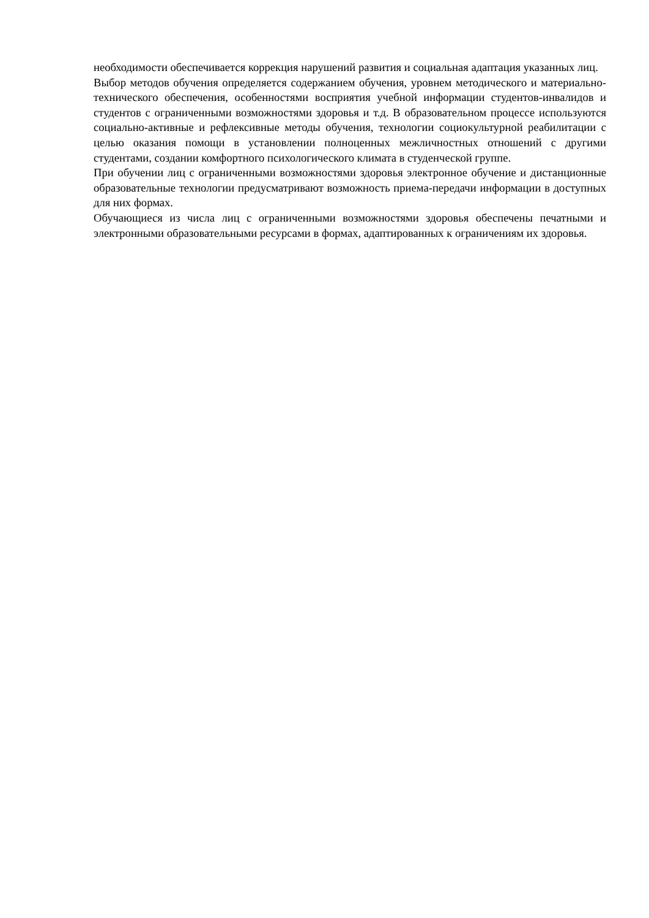необходимости обеспечивается коррекция нарушений развития и социальная адаптация указанных лиц.
Выбор методов обучения определяется содержанием обучения, уровнем методического и материально-технического обеспечения, особенностями восприятия учебной информации студентов-инвалидов и студентов с ограниченными возможностями здоровья и т.д. В образовательном процессе используются социально-активные и рефлексивные методы обучения, технологии социокультурной реабилитации с целью оказания помощи в установлении полноценных межличностных отношений с другими студентами, создании комфортного психологического климата в студенческой группе.
При обучении лиц с ограниченными возможностями здоровья электронное обучение и дистанционные образовательные технологии предусматривают возможность приема-передачи информации в доступных для них формах.
Обучающиеся из числа лиц с ограниченными возможностями здоровья обеспечены печатными и электронными образовательными ресурсами в формах, адаптированных к ограничениям их здоровья.